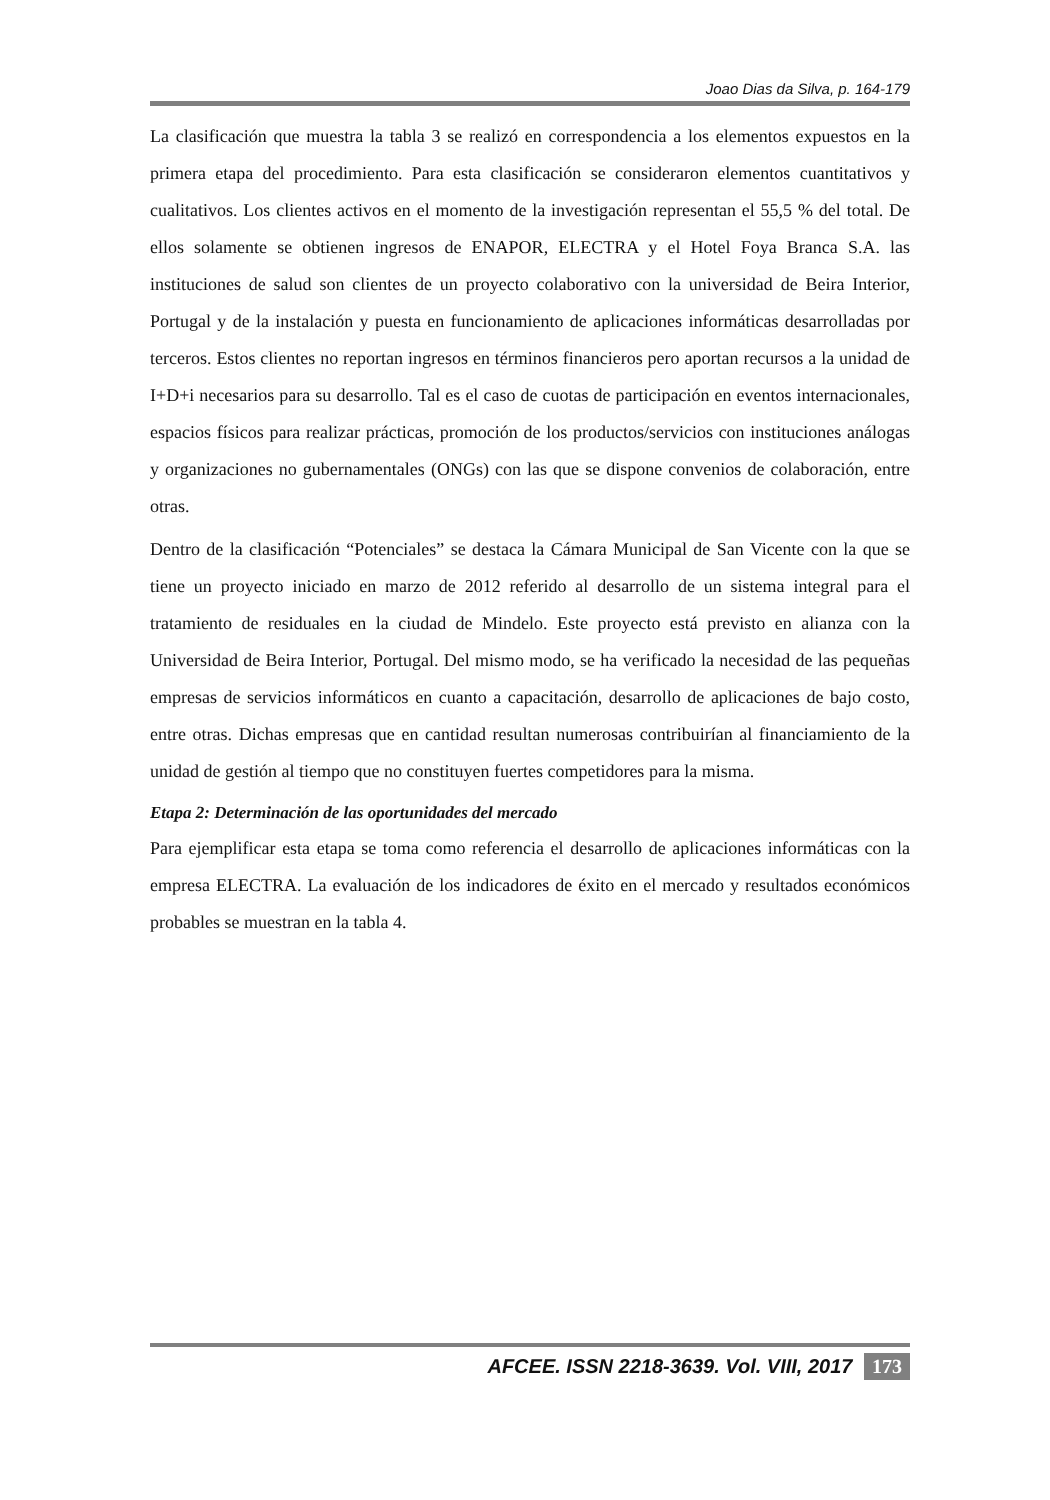Joao Dias da Silva, p. 164-179
La clasificación que muestra la tabla 3 se realizó en correspondencia a los elementos expuestos en la primera etapa del procedimiento. Para esta clasificación se consideraron elementos cuantitativos y cualitativos. Los clientes activos en el momento de la investigación representan el 55,5 % del total. De ellos solamente se obtienen ingresos de ENAPOR, ELECTRA y el Hotel Foya Branca S.A. las instituciones de salud son clientes de un proyecto colaborativo con la universidad de Beira Interior, Portugal y de la instalación y puesta en funcionamiento de aplicaciones informáticas desarrolladas por terceros. Estos clientes no reportan ingresos en términos financieros pero aportan recursos a la unidad de I+D+i necesarios para su desarrollo. Tal es el caso de cuotas de participación en eventos internacionales, espacios físicos para realizar prácticas, promoción de los productos/servicios con instituciones análogas y organizaciones no gubernamentales (ONGs) con las que se dispone convenios de colaboración, entre otras.
Dentro de la clasificación “Potenciales” se destaca la Cámara Municipal de San Vicente con la que se tiene un proyecto iniciado en marzo de 2012 referido al desarrollo de un sistema integral para el tratamiento de residuales en la ciudad de Mindelo. Este proyecto está previsto en alianza con la Universidad de Beira Interior, Portugal. Del mismo modo, se ha verificado la necesidad de las pequeñas empresas de servicios informáticos en cuanto a capacitación, desarrollo de aplicaciones de bajo costo, entre otras. Dichas empresas que en cantidad resultan numerosas contribuirían al financiamiento de la unidad de gestión al tiempo que no constituyen fuertes competidores para la misma.
Etapa 2: Determinación de las oportunidades del mercado
Para ejemplificar esta etapa se toma como referencia el desarrollo de aplicaciones informáticas con la empresa ELECTRA. La evaluación de los indicadores de éxito en el mercado y resultados económicos probables se muestran en la tabla 4.
AFCEE. ISSN 2218-3639. Vol. VIII, 2017 173